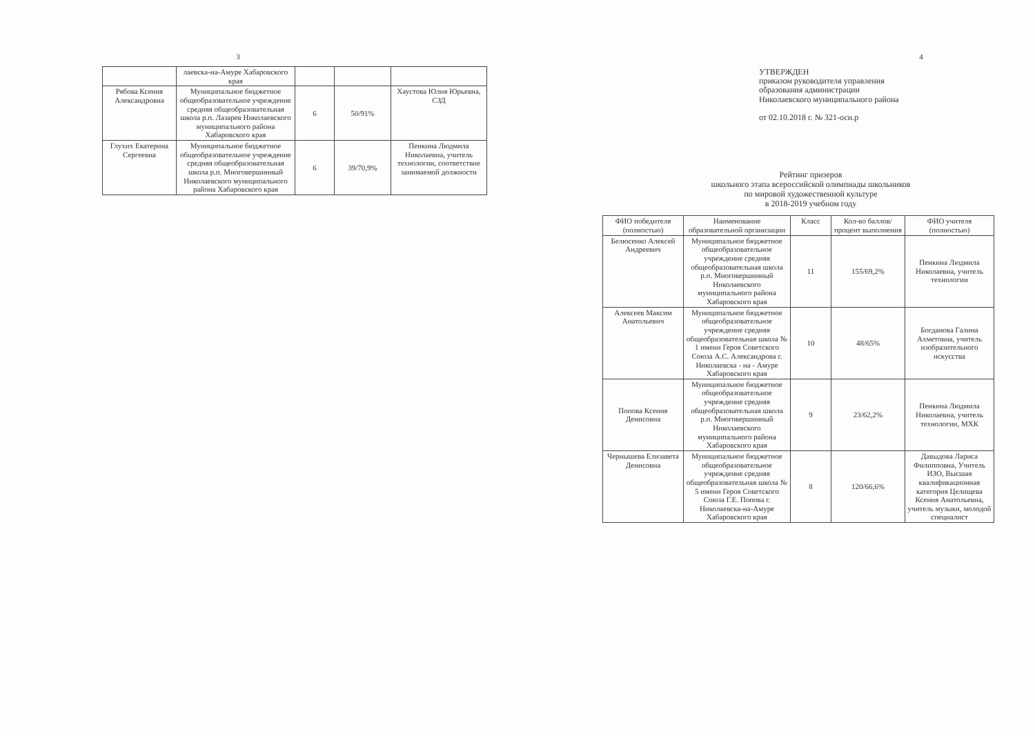3
| | лаевска-на-Амуре Хабаровского края | | | |
| Рябова Ксения Александровна | Муниципальное бюджетное общеобразовательное учреждение средняя общеобразовательная школа р.п. Лазарев Николаевского муниципального района Хабаровского края | 6 | 50/91% | Хаустова Юлия Юрьевна, СЗД |
| Глухих Екатерина Сергеевна | Муниципальное бюджетное общеобразовательное учреждение средняя общеобразовательная школа р.п. Многовершинный Николаевского муниципального района Хабаровского края | 6 | 39/70,9% | Пенкина Людмила Николаевна, учитель технологии, соответствие занимаемой должности |
4
УТВЕРЖДЕН
приказом руководителя управления образования администрации Николаевского муниципального района
от 02.10.2018 г. № 321-осн.р
Рейтинг призеров
школьного этапа всероссийской олимпиады школьников
по мировой художественной культуре
в 2018-2019 учебном году
| ФИО победителя (полностью) | Наименование образовательной организации | Класс | Кол-во баллов/процент выполнения | ФИО учителя (полностью) |
| --- | --- | --- | --- | --- |
| Белюсенко Алексей Андреевич | Муниципальное бюджетное общеобразовательное учреждение средняя общеобразовательная школа р.п. Многовершинный Николаевского муниципального района Хабаровского края | 11 | 155/69,2% | Пенкина Людмила Николаевна, учитель технологии |
| Алексеев Максим Анатольевич | Муниципальное бюджетное общеобразовательное учреждение средняя общеобразовательная школа № 1 имени Героя Советского Союза А.С. Александрова г. Николаевска - на - Амуре Хабаровского края | 10 | 48/65% | Богданова Галина Ахметовна, учитель изобразительного искусства |
| Попова Ксения Денисовна | Муниципальное бюджетное общеобразовательное учреждение средняя общеобразовательная школа р.п. Многовершинный Николаевского муниципального района Хабаровского края | 9 | 23/62,2% | Пенкина Людмила Николаевна, учитель технологии, МХК |
| Чернышева Елизавета Денисовна | Муниципальное бюджетное общеобразовательное учреждение средняя общеобразовательная школа № 5 имени Героя Советского Союза Г.Е. Попова г. Николаевска-на-Амуре Хабаровского края | 8 | 120/66,6% | Давыдова Лариса Филипповна, Учитель ИЗО, Высшая квалификационная категория Целищева Ксения Анатольевна, учитель музыки, молодой специалист |